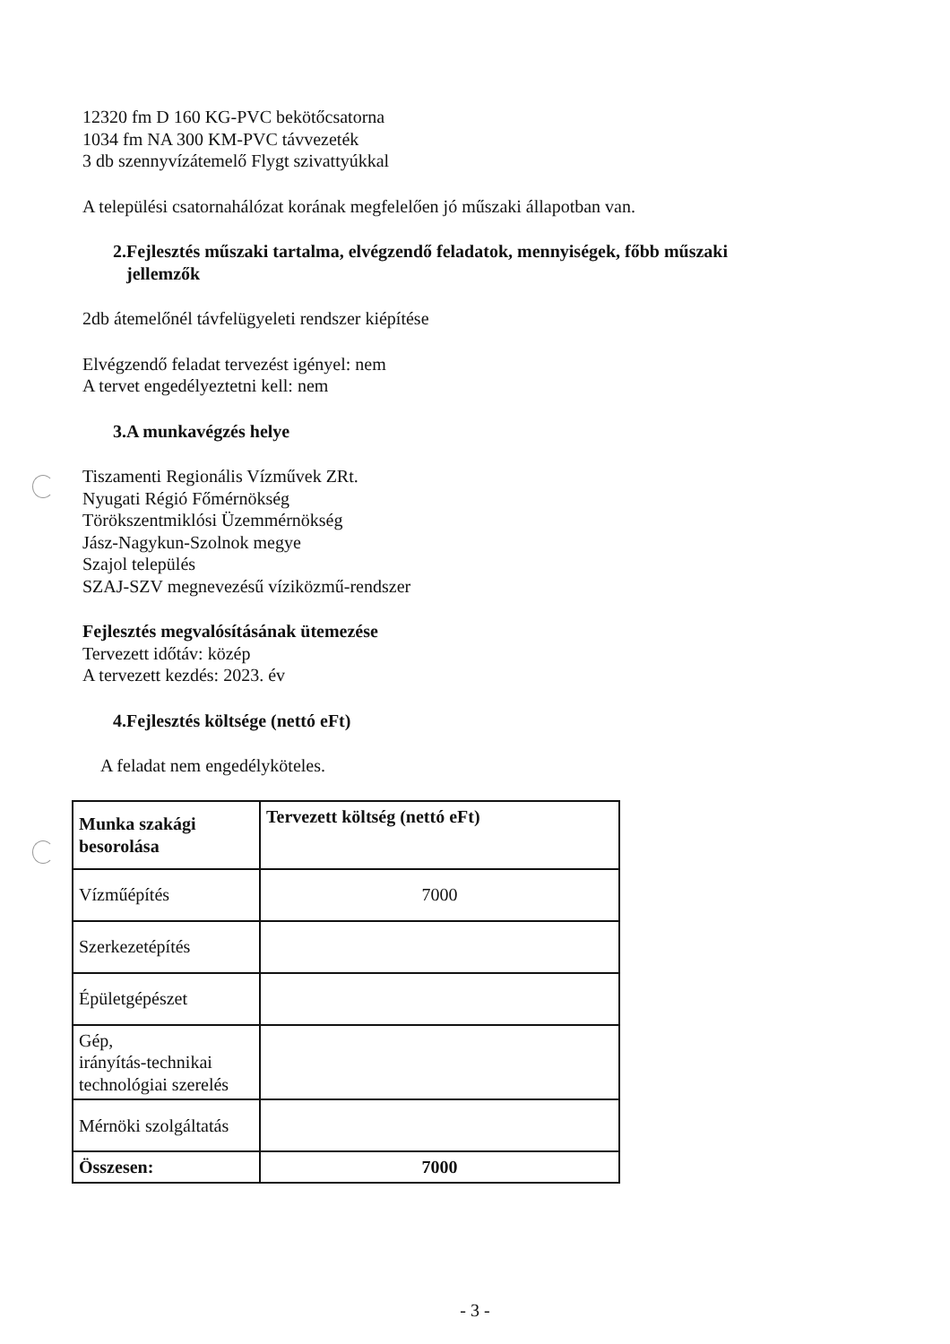12320 fm D 160 KG-PVC bekötőcsatorna
1034 fm NA 300 KM-PVC távvezeték
3 db szennyvízátemelő Flygt szivattyúkkal
A települési csatornahálózat korának megfelelően jó műszaki állapotban van.
2.Fejlesztés műszaki tartalma, elvégzendő feladatok, mennyiségek, főbb műszaki
jellemzők
2db átemelőnél távfelügyeleti rendszer kiépítése
Elvégzendő feladat tervezést igényel: nem
A tervet engedélyeztetni kell: nem
3.A munkavégzés helye
Tiszamenti Regionális Vízművek ZRt.
Nyugati Régió Főmérnökség
Törökszentmiklósi Üzemmérnökség
Jász-Nagykun-Szolnok megye
Szajol település
SZAJ-SZV megnevezésű víziközmű-rendszer
Fejlesztés megvalósításának ütemezése
Tervezett időtáv: közép
A tervezett kezdés: 2023. év
4.Fejlesztés költsége (nettó eFt)
A feladat nem engedélyköteles.
| Munka szakági besorolása | Tervezett költség (nettó eFt) |
| Vízműépítés | 7000 |
| Szerkezetépítés | |
| Épületgépészet | |
| Gép, irányítás-technikai technológiai szerelés | |
| Mérnöki szolgáltatás | |
| Összesen: | 7000 |
- 3 -